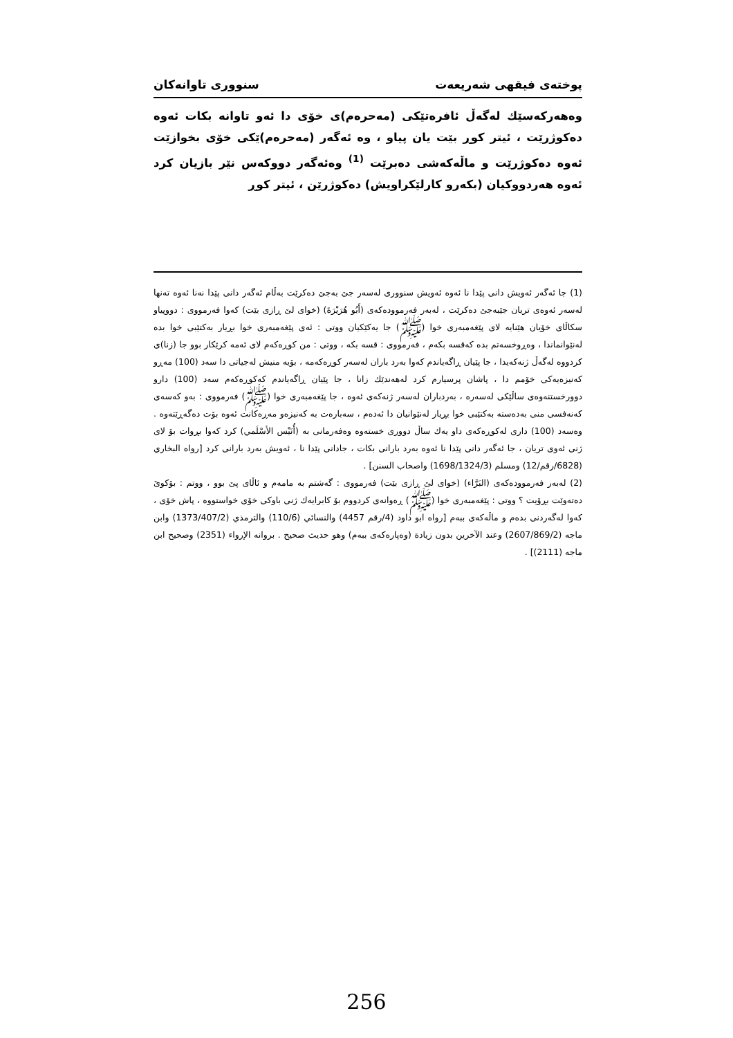پوختەی فیقهی شەریعەت سنووری تاوانەكان
وەهەركەسێك لەگەڵ ئافرەتێكی (مەحرەم)ی خۆی دا ئەو تاوانە بكات ئەوە دەكوژرێت ، ئیتر كوڕ بێت یان پیاو ، وە ئەگەر (مەحرەم)ێكی خۆی بخوازێت ئەوە دەكوژرێت و ماڵەكەشی دەبرێت <sup>(1)</sup> وەئەگەر دووكەس نێر بازیان كرد ئەوە هەردووكیان (بكەرو كارلێكراویش) دەكوژرێن ، ئیتر كوڕ
(1) جا ئەگەر ئەویش دانی پێدا نا ئەوە ئەویش سنووری لەسەر جێ بەجێ دەكرێت بەڵام ئەگەر دانی پێدا نەنا ئەوە تەنها لەسەر ئەوەی تریان جێبەجێ دەكرێت ، لەبەر فەرموودەكەی (أَبُو هُرَيْرَةَ) (خوای لێ ڕازی بێت) كەوا فەرمووی : دووپیاو سكاڵای خۆیان هێنایە لای پێغەمبەری خوا (ﷺ) جا یەكێكیان ووتی : ئەی پێغەمبەری خوا بڕیار بەكتێبی خوا بدە لەنێوانماندا ، وەڕوخسەتم بدە كەقسە بكەم ، فەرمووی : قسە بكە ، ووتی : من كوڕەكەم لای ئەمە كرێكار بوو جا (زنا)ی كردووە لەگەڵ ژنەكەیدا ، جا پێیان ڕاگەیاندم كەوا بەرد باران لەسەر كوڕەكەمە ، بۆیە منیش لەجیاتی دا سەد (100) مەڕو كەنیزەیەكی خۆمم دا ، پاشان پرسیارم كرد لەهەندێك زانا ، جا پێیان ڕاگەیاندم كەكوڕەكەم سەد (100) دارو دوورخستنەوەی ساڵێكی لەسەرە ، بەردباران لەسەر ژنەكەی ئەوە ، جا پێغەمبەری خوا (ﷺ) فەرمووی : بەو كەسەی كەنەفسی منی بەدەستە بەكتێبی خوا بڕیار لەنێوانیان دا ئەدەم ، سەبارەت بە كەنیزەو مەڕەكانت ئەوە بۆت دەگەڕێتەوە . وەسەد (100) داری لەكوڕەكەی داو یەك ساڵ دووری خستەوە وەفەرمانی بە (أُنَيْس الأسْلَمي) كرد كەوا بڕوات بۆ لای ژنی ئەوی تریان ، جا ئەگەر دانی پێدا نا ئەوە بەرد بارانی بكات ، جادانی پێدا نا ، ئەویش بەرد بارانی كرد [رواه البخاري (6828/رقم/12) ومسلم (1698/1324/3) واصحاب السنن] .
(2) لەبەر فەرموودەكەی (البَرَّاء) (خوای لێ ڕازی بێت) فەرمووی : گەشتم بە مامەم و ئاڵای پێ بوو ، ووتم : بۆكوێ دەتەوێت بڕۆیت ؟ ووتی : پێغەمبەری خوا (ﷺ) ڕەوانەی كردووم بۆ كابرایەك ژنی باوكی خۆی خواستووە ، پاش خۆی ، كەوا لەگەردنی بدەم و ماڵەكەی ببەم [رواه ابو داود (4/رقم 4457) والنسائي (110/6) والترمذي (1373/407/2) وابن ماجه (2607/869/2) وعند الآخرين بدون زيادة (وەپارەكەی ببەم) وهو حديث صحيح . بروانە الإرواء (2351) وصحيح ابن ماجه (2111)] .
256